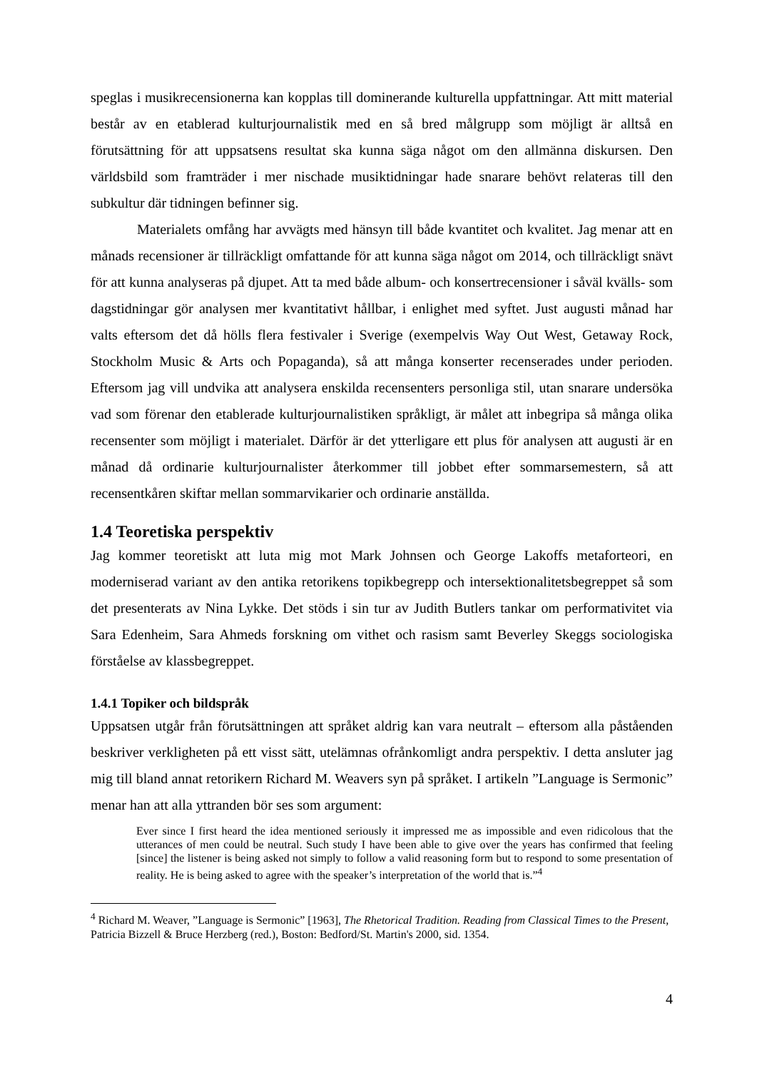speglas i musikrecensionerna kan kopplas till dominerande kulturella uppfattningar. Att mitt material består av en etablerad kulturjournalistik med en så bred målgrupp som möjligt är alltså en förutsättning för att uppsatsens resultat ska kunna säga något om den allmänna diskursen. Den världsbild som framträder i mer nischade musiktidningar hade snarare behövt relateras till den subkultur där tidningen befinner sig.
Materialets omfång har avvägts med hänsyn till både kvantitet och kvalitet. Jag menar att en månads recensioner är tillräckligt omfattande för att kunna säga något om 2014, och tillräckligt snävt för att kunna analyseras på djupet. Att ta med både album- och konsertrecensioner i såväl kvälls- som dagstidningar gör analysen mer kvantitativt hållbar, i enlighet med syftet. Just augusti månad har valts eftersom det då hölls flera festivaler i Sverige (exempelvis Way Out West, Getaway Rock, Stockholm Music & Arts och Popaganda), så att många konserter recenserades under perioden. Eftersom jag vill undvika att analysera enskilda recensenters personliga stil, utan snarare undersöka vad som förenar den etablerade kulturjournalistiken språkligt, är målet att inbegripa så många olika recensenter som möjligt i materialet. Därför är det ytterligare ett plus för analysen att augusti är en månad då ordinarie kulturjournalister återkommer till jobbet efter sommarsemestern, så att recensentkåren skiftar mellan sommarvikarier och ordinarie anställda.
1.4 Teoretiska perspektiv
Jag kommer teoretiskt att luta mig mot Mark Johnsen och George Lakoffs metaforteori, en moderniserad variant av den antika retorikens topikbegrepp och intersektionalitetsbegreppet så som det presenterats av Nina Lykke. Det stöds i sin tur av Judith Butlers tankar om performativitet via Sara Edenheim, Sara Ahmeds forskning om vithet och rasism samt Beverley Skeggs sociologiska förståelse av klassbegreppet.
1.4.1 Topiker och bildspråk
Uppsatsen utgår från förutsättningen att språket aldrig kan vara neutralt – eftersom alla påståenden beskriver verkligheten på ett visst sätt, utelämnas ofrånkomligt andra perspektiv. I detta ansluter jag mig till bland annat retorikern Richard M. Weavers syn på språket. I artikeln ”Language is Sermonic” menar han att alla yttranden bör ses som argument:
Ever since I first heard the idea mentioned seriously it impressed me as impossible and even ridicolous that the utterances of men could be neutral. Such study I have been able to give over the years has confirmed that feeling [since] the listener is being asked not simply to follow a valid reasoning form but to respond to some presentation of reality. He is being asked to agree with the speaker’s interpretation of the world that is.”<sup>4</sup>
<sup>4</sup> Richard M. Weaver, ”Language is Sermonic” [1963], The Rhetorical Tradition. Reading from Classical Times to the Present, Patricia Bizzell & Bruce Herzberg (red.), Boston: Bedford/St. Martin's 2000, sid. 1354.
4